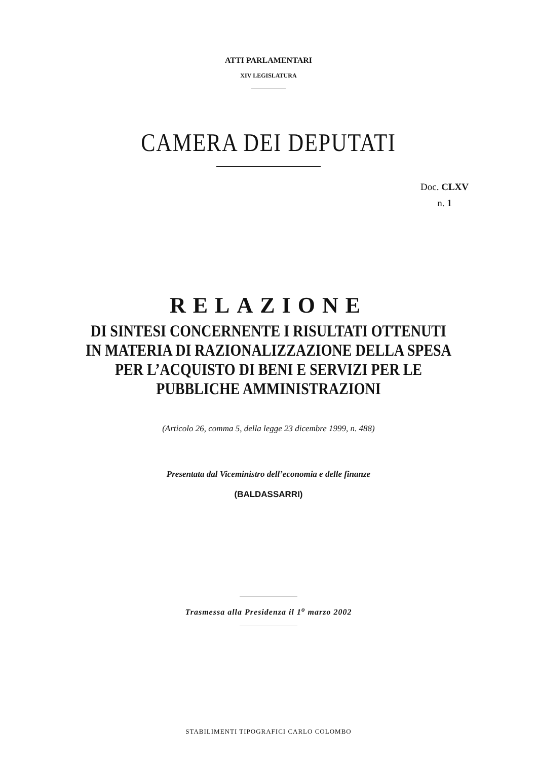ATTI PARLAMENTARI
XIV LEGISLATURA
CAMERA DEI DEPUTATI
Doc. CLXV
n. 1
RELAZIONE
DI SINTESI CONCERNENTE I RISULTATI OTTENUTI
IN MATERIA DI RAZIONALIZZAZIONE DELLA SPESA
PER L’ACQUISTO DI BENI E SERVIZI PER LE
PUBBLICHE AMMINISTRAZIONI
(Articolo 26, comma 5, della legge 23 dicembre 1999, n. 488)
Presentata dal Viceministro dell’economia e delle finanze
(BALDASSARRI)
Trasmessa alla Presidenza il 1<sup>o</sup> marzo 2002
STABILIMENTI TIPOGRAFICI CARLO COLOMBO